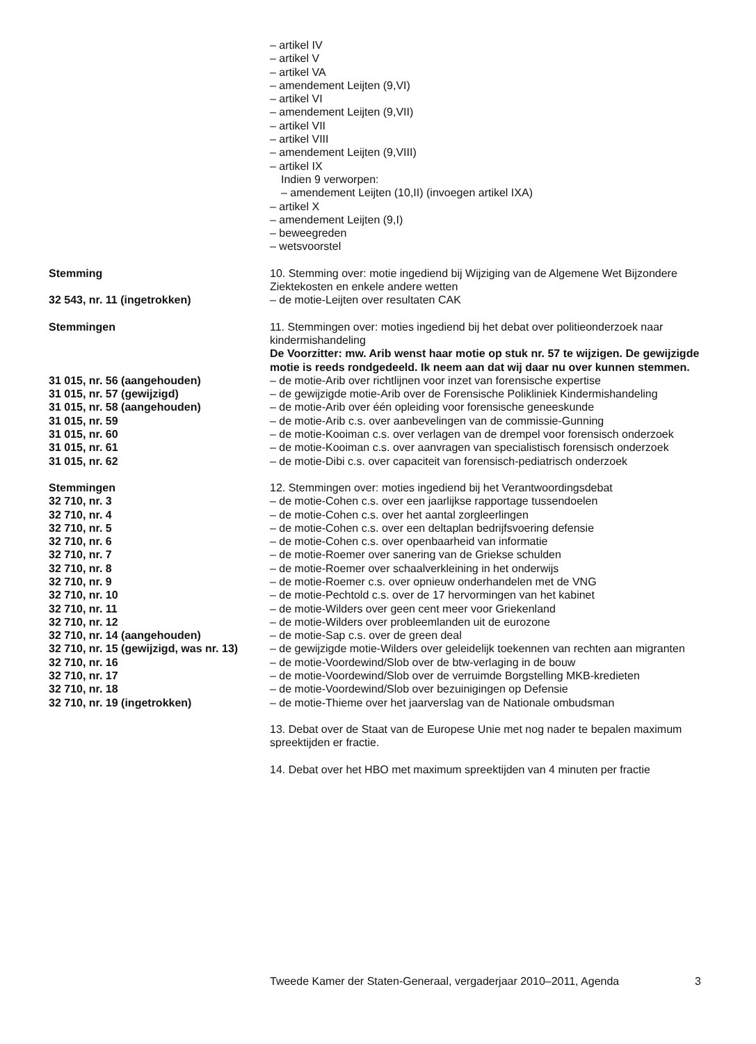– artikel IV
– artikel V
– artikel VA
– amendement Leijten (9,VI)
– artikel VI
– amendement Leijten (9,VII)
– artikel VII
– artikel VIII
– amendement Leijten (9,VIII)
– artikel IX
Indien 9 verworpen:
– amendement Leijten (10,II) (invoegen artikel IXA)
– artikel X
– amendement Leijten (9,I)
– beweegreden
– wetsvoorstel
Stemming 10. Stemming over: motie ingediend bij Wijziging van de Algemene Wet Bijzondere Ziektekosten en enkele andere wetten
32 543, nr. 11 (ingetrokken) – de motie-Leijten over resultaten CAK
Stemmingen 11. Stemmingen over: moties ingediend bij het debat over politieonderzoek naar kindermishandeling
De Voorzitter: mw. Arib wenst haar motie op stuk nr. 57 te wijzigen. De gewijzigde motie is reeds rondgedeeld. Ik neem aan dat wij daar nu over kunnen stemmen.
31 015, nr. 56 (aangehouden) – de motie-Arib over richtlijnen voor inzet van forensische expertise
31 015, nr. 57 (gewijzigd) – de gewijzigde motie-Arib over de Forensische Polikliniek Kindermishandeling
31 015, nr. 58 (aangehouden) – de motie-Arib over één opleiding voor forensische geneeskunde
31 015, nr. 59 – de motie-Arib c.s. over aanbevelingen van de commissie-Gunning
31 015, nr. 60 – de motie-Kooiman c.s. over verlagen van de drempel voor forensisch onderzoek
31 015, nr. 61 – de motie-Kooiman c.s. over aanvragen van specialistisch forensisch onderzoek
31 015, nr. 62 – de motie-Dibi c.s. over capaciteit van forensisch-pediatrisch onderzoek
Stemmingen 12. Stemmingen over: moties ingediend bij het Verantwoordingsdebat
32 710, nr. 3 – de motie-Cohen c.s. over een jaarlijkse rapportage tussendoelen
32 710, nr. 4 – de motie-Cohen c.s. over het aantal zorgleerlingen
32 710, nr. 5 – de motie-Cohen c.s. over een deltaplan bedrijfsvoering defensie
32 710, nr. 6 – de motie-Cohen c.s. over openbaarheid van informatie
32 710, nr. 7 – de motie-Roemer over sanering van de Griekse schulden
32 710, nr. 8 – de motie-Roemer over schaalverkleining in het onderwijs
32 710, nr. 9 – de motie-Roemer c.s. over opnieuw onderhandelen met de VNG
32 710, nr. 10 – de motie-Pechtold c.s. over de 17 hervormingen van het kabinet
32 710, nr. 11 – de motie-Wilders over geen cent meer voor Griekenland
32 710, nr. 12 – de motie-Wilders over probleemlanden uit de eurozone
32 710, nr. 14 (aangehouden) – de motie-Sap c.s. over de green deal
32 710, nr. 15 (gewijzigd, was nr. 13)
– de gewijzigde motie-Wilders over geleidelijk toekennen van rechten aan migranten
32 710, nr. 16 – de motie-Voordewind/Slob over de btw-verlaging in de bouw
32 710, nr. 17 – de motie-Voordewind/Slob over de verruimde Borgstelling MKB-kredieten
32 710, nr. 18 – de motie-Voordewind/Slob over bezuinigingen op Defensie
32 710, nr. 19 (ingetrokken) – de motie-Thieme over het jaarverslag van de Nationale ombudsman
13. Debat over de Staat van de Europese Unie met nog nader te bepalen maximum spreektijden er fractie.
14. Debat over het HBO met maximum spreektijden van 4 minuten per fractie
Tweede Kamer der Staten-Generaal, vergaderjaar 2010–2011, Agenda 3